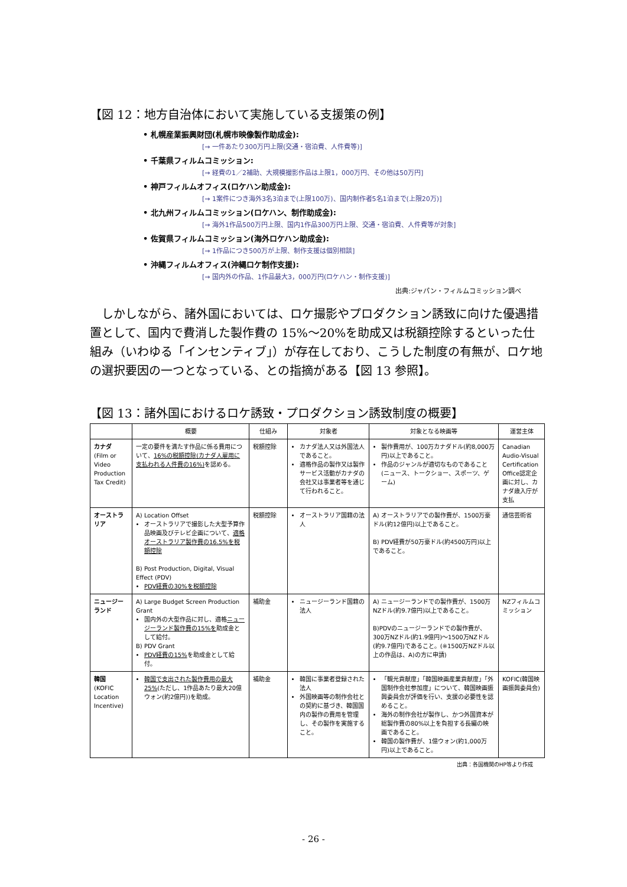【図 12：地方自治体において実施している支援策の例】
• 札幌産業振興財団(札幌市映像製作助成金):
[→ 一件あたり300万円上限(交通・宿泊費、人件費等)]
• 千葉県フィルムコミッション:
[→ 経費の1／2補助、大規模撮影作品は上限1，000万円、その他は50万円]
• 神戸フィルムオフィス(ロケハン助成金):
[→ 1案件につき海外3名3泊まで(上限100万)、国内制作者5名1泊まで(上限20万)]
• 北九州フィルムコミッション(ロケハン、制作助成金):
[→ 海外1作品500万円上限、国内1作品300万円上限、交通・宿泊費、人件費等が対象]
• 佐賀県フィルムコミッション(海外ロケハン助成金):
[→ 1作品につき500万が上限、制作支援は個別相談]
• 沖縄フィルムオフィス(沖縄ロケ制作支援):
[→ 国内外の作品、1作品最大3，000万円(ロケハン・制作支援)]
出典:ジャパン・フィルムコミッション調べ
しかしながら、諸外国においては、ロケ撮影やプロダクション誘致に向けた優遇措置として、国内で費消した製作費の 15%～20%を助成又は税額控除するといった仕組み（いわゆる「インセンティブ」）が存在しており、こうした制度の有無が、ロケ地の選択要因の一つとなっている、との指摘がある【図 13 参照】。
【図 13：諸外国におけるロケ誘致・プロダクション誘致制度の概要】
| | 概要 | 仕組み | 対象者 | 対象となる映画等 | 運営主体 |
| --- | --- | --- | --- | --- | --- |
| カナダ (Film or Video Production Tax Credit) | 一定の要件を満たす作品に係る費用について、 16%の税額控除(カナダ人雇用に支払われる人件費の16%) を認める。 | 税額控除 | カナダ法人又は外国法人であること。 適格作品の製作又は製作サービス活動がカナダの会社又は事業者等を通じて行われること。 | 製作費用が、100万カナダドル(約8,000万円)以上であること。 作品のジャンルが適切なものであること(ニュース、トークショー、スポーツ、ゲーム) | Canadian Audio-Visual Certification Office認定企画に対し、カナダ歳入庁が支払 |
| オーストラリア | A) Location Offset オーストラリアで撮影した大型予算作品映画及びテレビ企画について、 適格オーストラリア製作費の16.5%を税額控除 B) Post Production, Digital, Visual Effect (PDV) PDV経費の30%を税額控除 | 税額控除 | オーストラリア国籍の法人 | A) オーストラリアでの製作費が、1500万豪ドル(約12億円)以上であること。 B) PDV経費が50万豪ドル(約4500万円)以上であること。 | 通信芸術省 |
| ニュージーランド | A) Large Budget Screen Production Grant 国内外の大型作品に対し、適格 ニュージーランド製作費の15%を 助成金として給付。 B) PDV Grant PDV経費の15% を助成金として給付。 | 補助金 | ニュージーランド国籍の法人 | A) ニュージーランドでの製作費が、1500万NZドル(約9.7億円)以上であること。 B)PDVのニュージーランドでの製作費が、300万NZドル(約1.9億円)～1500万NZドル(約9.7億円)であること。(※1500万NZドル以上の作品は、A)の方に申請) | NZフィルムコミッション |
| 韓国 (KOFIC Location Incentive) | 韓国で支出された製作費用の最大25% (ただし、1作品あたり最大20億ウォン(約2億円))を助成。 | 補助金 | 韓国に事業者登録された法人 外国映画等の制作会社との契約に基づき、韓国国内の製作の費用を管理し、その製作を実施すること。 | 「観光貢献度」「韓国映画産業貢献度」「外国制作会社参加度」について、韓国映画振興委員会が評価を行い、支援の必要性を認めること。 海外の制作会社が製作し、かつ外国資本が総製作費の80%以上を負担する長編の映画であること。 韓国の製作費が、1億ウォン(約1,000万円)以上であること。 | KOFIC(韓国映画振興委員会) |
出典：各国機関のHP等より作成
- 26 -